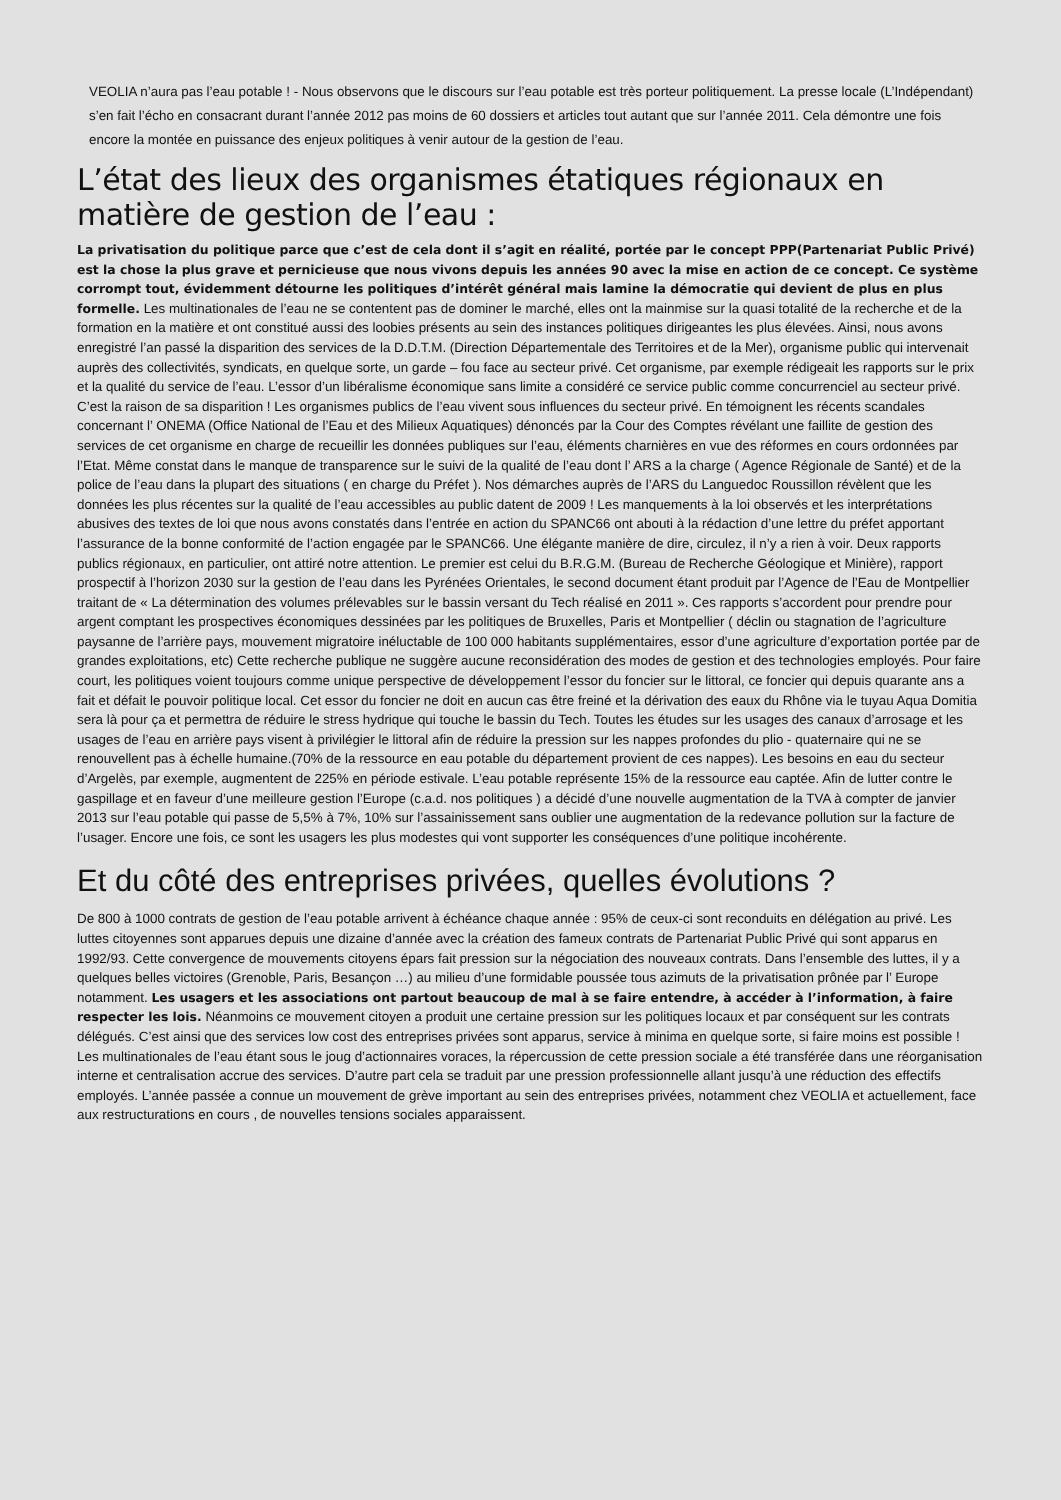VEOLIA n’aura pas l’eau potable ! - Nous observons que le discours sur l’eau potable est très porteur politiquement. La presse locale (L’Indépendant) s’en fait l’écho en consacrant durant l’année 2012 pas moins de 60 dossiers et articles tout autant que sur l’année 2011. Cela démontre une fois encore la montée en puissance des enjeux politiques à venir autour de la gestion de l’eau.
L’état des lieux des organismes étatiques régionaux en matière de gestion de l’eau :
La privatisation du politique parce que c’est de cela dont il s’agit en réalité, portée par le concept PPP(Partenariat Public Privé) est la chose la plus grave et pernicieuse que nous vivons depuis les années 90 avec la mise en action de ce concept. Ce système corrompt tout, évidemment détourne les politiques d’intérêt général mais lamine la démocratie qui devient de plus en plus formelle. Les multinationales de l’eau ne se contentent pas de dominer le marché, elles ont la mainmise sur la quasi totalité de la recherche et de la formation en la matière et ont constitué aussi des loobies présents au sein des instances politiques dirigeantes les plus élevées. Ainsi, nous avons enregistré l’an passé la disparition des services de la D.D.T.M. (Direction Départementale des Territoires et de la Mer), organisme public qui intervenait auprès des collectivités, syndicats, en quelque sorte, un garde – fou face au secteur privé. Cet organisme, par exemple rédigeait les rapports sur le prix et la qualité du service de l’eau. L’essor d’un libéralisme économique sans limite a considéré ce service public comme concurrenciel au secteur privé. C’est la raison de sa disparition ! Les organismes publics de l’eau vivent sous influences du secteur privé. En témoignent les récents scandales concernant l’ ONEMA (Office National de l’Eau et des Milieux Aquatiques) dénoncés par la Cour des Comptes révélant une faillite de gestion des services de cet organisme en charge de recueillir les données publiques sur l’eau, éléments charnières en vue des réformes en cours ordonnées par l’Etat. Même constat dans le manque de transparence sur le suivi de la qualité de l’eau dont l’ ARS a la charge ( Agence Régionale de Santé) et de la police de l’eau dans la plupart des situations ( en charge du Préfet ). Nos démarches auprès de l’ARS du Languedoc Roussillon révèlent que les données les plus récentes sur la qualité de l’eau accessibles au public datent de 2009 ! Les manquements à la loi observés et les interprétations abusives des textes de loi que nous avons constatés dans l’entrée en action du SPANC66 ont abouti à la rédaction d’une lettre du préfet apportant l’assurance de la bonne conformité de l’action engagée par le SPANC66. Une élégante manière de dire, circulez, il n’y a rien à voir. Deux rapports publics régionaux, en particulier, ont attiré notre attention. Le premier est celui du B.R.G.M. (Bureau de Recherche Géologique et Minière), rapport prospectif à l’horizon 2030 sur la gestion de l’eau dans les Pyrénées Orientales, le second document étant produit par l’Agence de l’Eau de Montpellier traitant de « La détermination des volumes prélevables sur le bassin versant du Tech réalisé en 2011 ». Ces rapports s’accordent pour prendre pour argent comptant les prospectives économiques dessinées par les politiques de Bruxelles, Paris et Montpellier ( déclin ou stagnation de l’agriculture paysanne de l’arrière pays, mouvement migratoire inéluctable de 100 000 habitants supplémentaires, essor d’une agriculture d’exportation portée par de grandes exploitations, etc) Cette recherche publique ne suggère aucune reconsidération des modes de gestion et des technologies employés. Pour faire court, les politiques voient toujours comme unique perspective de développement l’essor du foncier sur le littoral, ce foncier qui depuis quarante ans a fait et défait le pouvoir politique local. Cet essor du foncier ne doit en aucun cas être freiné et la dérivation des eaux du Rhône via le tuyau Aqua Domitia sera là pour ça et permettra de réduire le stress hydrique qui touche le bassin du Tech. Toutes les études sur les usages des canaux d’arrosage et les usages de l’eau en arrière pays visent à privilégier le littoral afin de réduire la pression sur les nappes profondes du plio - quaternaire qui ne se renouvellent pas à échelle humaine.(70% de la ressource en eau potable du département provient de ces nappes). Les besoins en eau du secteur d’Argelès, par exemple, augmentent de 225% en période estivale. L’eau potable représente 15% de la ressource eau captée. Afin de lutter contre le gaspillage et en faveur d’une meilleure gestion l’Europe (c.a.d. nos politiques ) a décidé d’une nouvelle augmentation de la TVA à compter de janvier 2013 sur l’eau potable qui passe de 5,5% à 7%, 10% sur l’assainissement sans oublier une augmentation de la redevance pollution sur la facture de l’usager. Encore une fois, ce sont les usagers les plus modestes qui vont supporter les conséquences d’une politique incohérente.
Et du côté des entreprises privées, quelles évolutions ?
De 800 à 1000 contrats de gestion de l’eau potable arrivent à échéance chaque année : 95% de ceux-ci sont reconduits en délégation au privé. Les luttes citoyennes sont apparues depuis une dizaine d’année avec la création des fameux contrats de Partenariat Public Privé qui sont apparus en 1992/93. Cette convergence de mouvements citoyens épars fait pression sur la négociation des nouveaux contrats. Dans l’ensemble des luttes, il y a quelques belles victoires (Grenoble, Paris, Besançon …) au milieu d’une formidable poussée tous azimuts de la privatisation prônée par l’ Europe notamment. Les usagers et les associations ont partout beaucoup de mal à se faire entendre, à accéder à l’information, à faire respecter les lois. Néanmoins ce mouvement citoyen a produit une certaine pression sur les politiques locaux et par conséquent sur les contrats délégués. C’est ainsi que des services low cost des entreprises privées sont apparus, service à minima en quelque sorte, si faire moins est possible ! Les multinationales de l’eau étant sous le joug d’actionnaires voraces, la répercussion de cette pression sociale a été transférée dans une réorganisation interne et centralisation accrue des services. D’autre part cela se traduit par une pression professionnelle allant jusqu’à une réduction des effectifs employés. L’année passée a connue un mouvement de grève important au sein des entreprises privées, notamment chez VEOLIA et actuellement, face aux restructurations en cours , de nouvelles tensions sociales apparaissent.